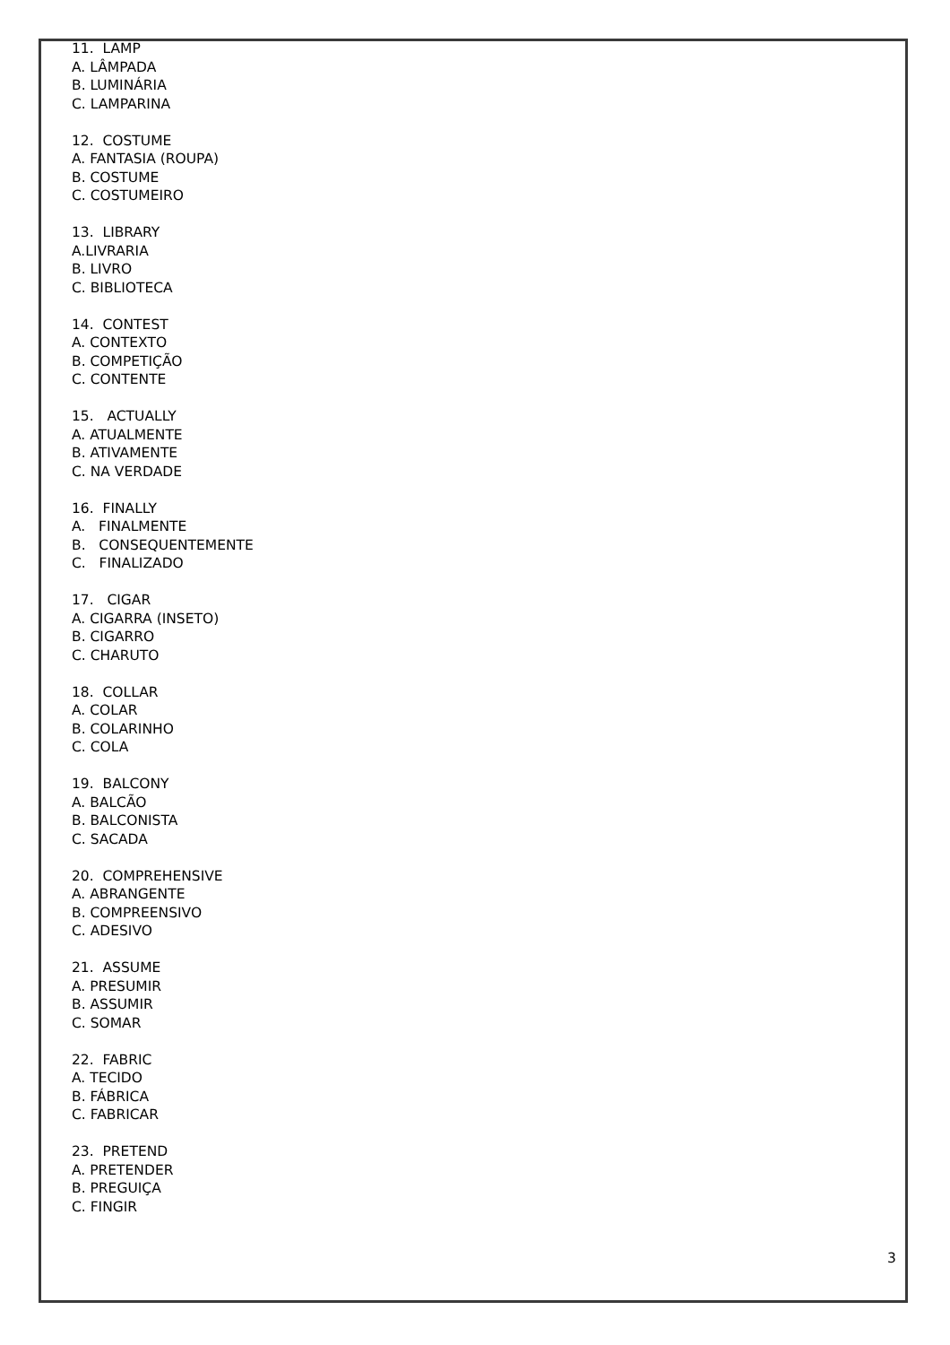11. LAMP
A. LÂMPADA
B. LUMINÁRIA
C. LAMPARINA
12. COSTUME
A. FANTASIA (ROUPA)
B. COSTUME
C. COSTUMEIRO
13. LIBRARY
A.LIVRARIA
B. LIVRO
C. BIBLIOTECA
14. CONTEST
A. CONTEXTO
B. COMPETIÇÃO
C. CONTENTE
15. ACTUALLY
A. ATUALMENTE
B. ATIVAMENTE
C. NA VERDADE
16. FINALLY
A. FINALMENTE
B. CONSEQUENTEMENTE
C. FINALIZADO
17. CIGAR
A. CIGARRA (INSETO)
B. CIGARRO
C. CHARUTO
18. COLLAR
A. COLAR
B. COLARINHO
C. COLA
19. BALCONY
A. BALCÃO
B. BALCONISTA
C. SACADA
20. COMPREHENSIVE
A. ABRANGENTE
B. COMPREENSIVO
C. ADESIVO
21. ASSUME
A. PRESUMIR
B. ASSUMIR
C. SOMAR
22. FABRIC
A. TECIDO
B. FÁBRICA
C. FABRICAR
23. PRETEND
A. PRETENDER
B. PREGUIÇA
C. FINGIR
3